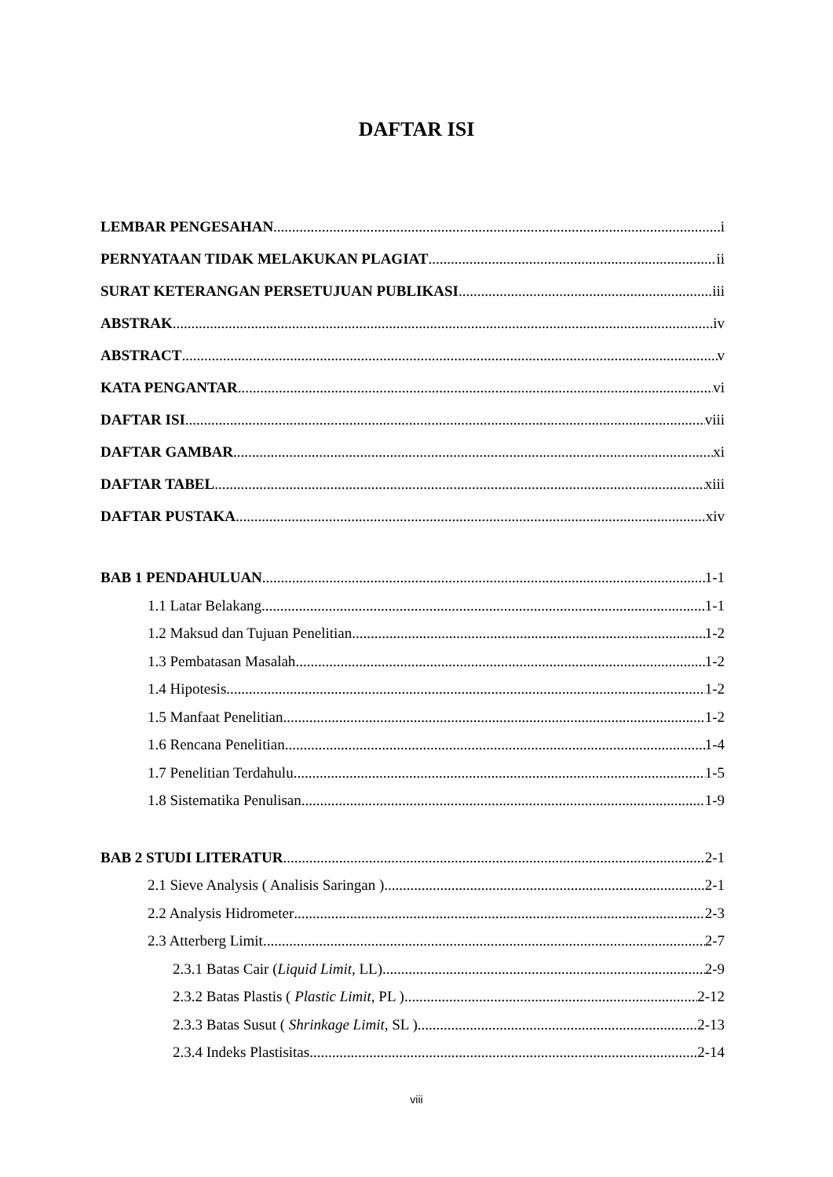DAFTAR ISI
LEMBAR PENGESAHAN i
PERNYATAAN TIDAK MELAKUKAN PLAGIAT ii
SURAT KETERANGAN PERSETUJUAN PUBLIKASI iii
ABSTRAK iv
ABSTRACT v
KATA PENGANTAR vi
DAFTAR ISI viii
DAFTAR GAMBAR xi
DAFTAR TABEL xiii
DAFTAR PUSTAKA xiv
BAB 1 PENDAHULUAN 1-1
1.1 Latar Belakang 1-1
1.2 Maksud dan Tujuan Penelitian 1-2
1.3 Pembatasan Masalah 1-2
1.4 Hipotesis 1-2
1.5 Manfaat Penelitian 1-2
1.6 Rencana Penelitian 1-4
1.7 Penelitian Terdahulu 1-5
1.8 Sistematika Penulisan 1-9
BAB 2 STUDI LITERATUR 2-1
2.1 Sieve Analysis ( Analisis Saringan ) 2-1
2.2 Analysis Hidrometer 2-3
2.3 Atterberg Limit 2-7
2.3.1 Batas Cair (Liquid Limit, LL) 2-9
2.3.2 Batas Plastis ( Plastic Limit, PL ) 2-12
2.3.3 Batas Susut ( Shrinkage Limit, SL ) 2-13
2.3.4 Indeks Plastisitas 2-14
viii